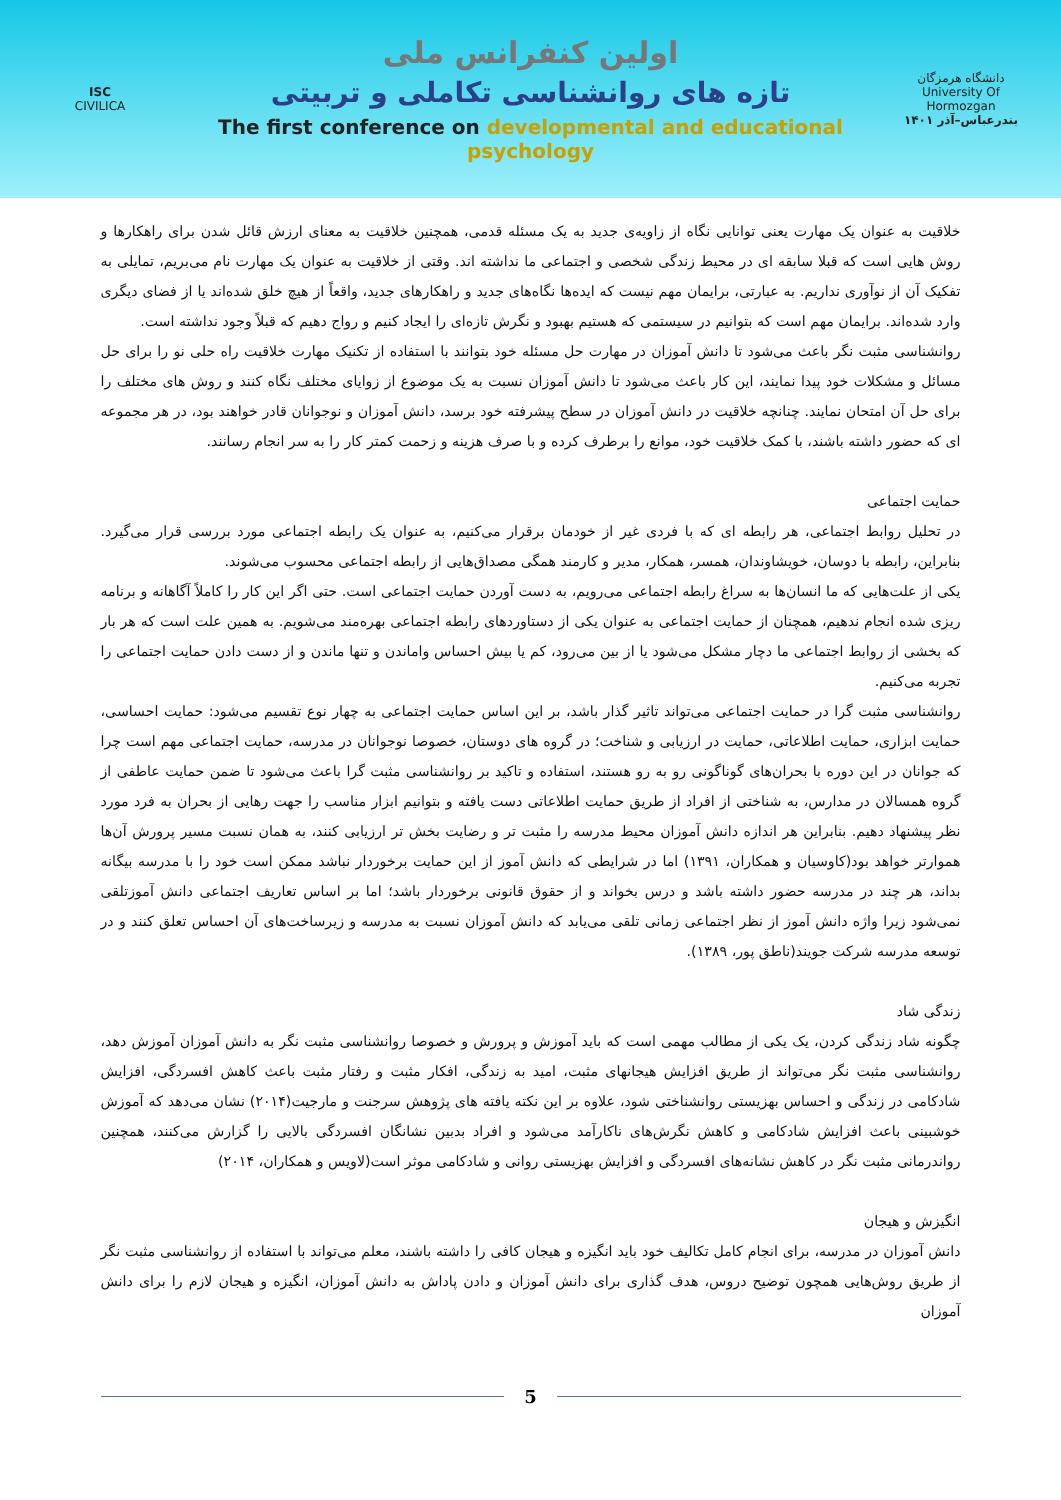ISC
CIVILICA
اولین کنفرانس ملی
تازه های روانشناسی تکاملی و تربیتی
The first conference on developmental and educational psychology
دانشگاه هرمزگان
University Of Hormozgan
بندرعباس–آذر ۱۴۰۱
خلاقیت به عنوان یک مهارت یعنی توانایی نگاه از زاویه‌ی جدید به یک مسئله قدمی، همچنین خلاقیت به معنای ارزش قائل شدن برای راهکارها و روش هایی است که قبلا سابقه ای در محیط زندگی شخصی و اجتماعی ما نداشته اند. وقتی از خلاقیت به عنوان یک مهارت نام می‌بریم، تمایلی به تفکیک آن از نوآوری نداریم. به عبارتی، برایمان مهم نیست که ایده‌ها نگاه‌های جدید و راهکارهای جدید، واقعاً از هیچ خلق شده‌اند یا از فضای دیگری وارد شده‌اند. برایمان مهم است که بتوانیم در سیستمی که هستیم بهبود و نگرش تازه‌ای را ایجاد کنیم و رواج دهیم که قبلاً وجود نداشته است.
روانشناسی مثبت نگر باعث می‌شود تا دانش آموزان در مهارت حل مسئله خود بتوانند با استفاده از تکنیک مهارت خلاقیت راه حلی نو را برای حل مسائل و مشکلات خود پیدا نمایند، این کار باعث می‌شود تا دانش آموزان نسبت به یک موضوع از زوایای مختلف نگاه کنند و روش های مختلف را برای حل آن امتحان نمایند. چنانچه خلاقیت در دانش آموزان در سطح پیشرفته خود برسد، دانش آموزان و نوجوانان قادر خواهند بود، در هر مجموعه ای که حضور داشته باشند، با کمک خلاقیت خود، موانع را برطرف کرده و با صرف هزینه و زحمت کمتر کار را به سر انجام رسانند.
حمایت اجتماعی
در تحلیل روابط اجتماعی، هر رابطه ای که با فردی غیر از خودمان برقرار می‌کنیم، به عنوان یک رابطه اجتماعی مورد بررسی قرار می‌گیرد. بنابراین، رابطه با دوسان، خویشاوندان، همسر، همکار، مدیر و کارمند همگی مصداق‌هایی از رابطه اجتماعی محسوب می‌شوند.
یکی از علت‌هایی که ما انسان‌ها به سراغ رابطه اجتماعی می‌رویم، به دست آوردن حمایت اجتماعی است. حتی اگر این کار را کاملاً آگاهانه و برنامه ریزی شده انجام ندهیم، همچنان از حمایت اجتماعی به عنوان یکی از دستاوردهای رابطه اجتماعی بهره‌مند می‌شویم. به همین علت است که هر بار که بخشی از روابط اجتماعی ما دچار مشکل می‌شود یا از بین می‌رود، کم یا بیش احساس واماندن و تنها ماندن و از دست دادن حمایت اجتماعی را تجربه می‌کنیم.
روانشناسی مثبت گرا در حمایت اجتماعی می‌تواند تاثیر گذار باشد، بر این اساس حمایت اجتماعی به چهار نوع تقسیم می‌شود: حمایت احساسی، حمایت ابزاری، حمایت اطلاعاتی، حمایت در ارزیابی و شناخت؛ در گروه های دوستان، خصوصا نوجوانان در مدرسه، حمایت اجتماعی مهم است چرا که جوانان در این دوره با بحران‌های گوناگونی رو به رو هستند، استفاده و تاکید بر روانشناسی مثبت گرا باعث می‌شود تا ضمن حمایت عاطفی از گروه همسالان در مدارس، به شناختی از افراد از طریق حمایت اطلاعاتی دست یافته و بتوانیم ابزار مناسب را جهت رهایی از بحران به فرد مورد نظر پیشنهاد دهیم. بنابراین هر اندازه دانش آموزان محیط مدرسه را مثبت تر و رضایت بخش تر ارزیابی کنند، به همان نسبت مسیر پرورش آن‌ها هموارتر خواهد بود(کاوسیان و همکاران، ۱۳۹۱) اما در شرایطی که دانش آموز از این حمایت برخوردار نباشد ممکن است خود را با مدرسه بیگانه بداند، هر چند در مدرسه حضور داشته باشد و درس بخواند و از حقوق قانونی برخوردار باشد؛ اما بر اساس تعاریف اجتماعی دانش آموزتلقی نمی‌شود زیرا واژه دانش آموز از نظر اجتماعی زمانی تلقی می‌یابد که دانش آموزان نسبت به مدرسه و زیرساخت‌های آن احساس تعلق کنند و در توسعه مدرسه شرکت جویند(ناطق پور، ۱۳۸۹).
زندگی شاد
چگونه شاد زندگی کردن، یک یکی از مطالب مهمی است که باید آموزش و پرورش و خصوصا روانشناسی مثبت نگر به دانش آموزان آموزش دهد، روانشناسی مثبت نگر می‌تواند از طریق افزایش هیجانهای مثبت، امید به زندگی، افکار مثبت و رفتار مثبت باعث کاهش افسردگی، افزایش شادکامی در زندگی و احساس بهزیستی روانشناختی شود، علاوه بر این نکته یافته های پژوهش سرجنت و مارجیت(۲۰۱۴) نشان می‌دهد که آموزش خوشبینی باعث افزایش شادکامی و کاهش نگرش‌های ناکارآمد می‌شود و افراد بدبین نشانگان افسردگی بالایی را گزارش می‌کنند، همچنین رواندرمانی مثبت نگر در کاهش نشانه‌های افسردگی و افزایش بهزیستی روانی و شادکامی موثر است(لاویس و همکاران، ۲۰۱۴)
انگیزش و هیجان
دانش آموزان در مدرسه، برای انجام کامل تکالیف خود باید انگیزه و هیجان کافی را داشته باشند، معلم می‌تواند با استفاده از روانشناسی مثبت نگر از طریق روش‌هایی همچون توضیح دروس، هدف گذاری برای دانش آموزان و دادن پاداش به دانش آموزان، انگیزه و هیجان لازم را برای دانش آموزان
5